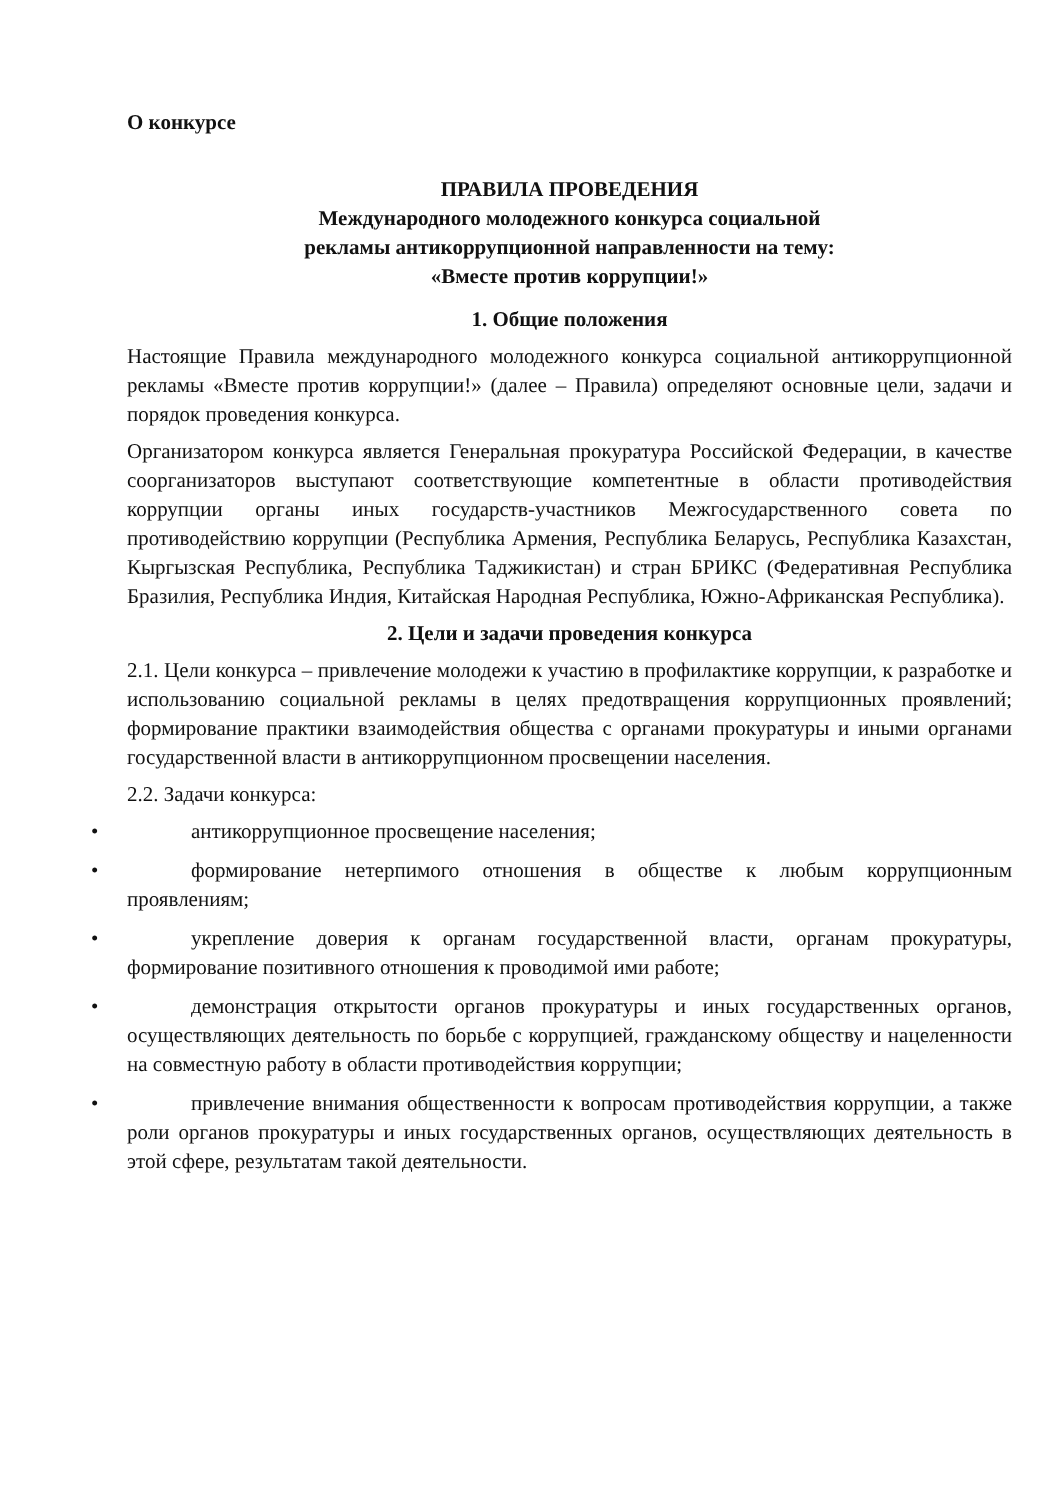О конкурсе
ПРАВИЛА ПРОВЕДЕНИЯ
Международного молодежного конкурса социальной
рекламы антикоррупционной направленности на тему:
«Вместе против коррупции!»
1. Общие положения
Настоящие Правила международного молодежного конкурса социальной антикоррупционной рекламы «Вместе против коррупции!» (далее – Правила) определяют основные цели, задачи и порядок проведения конкурса.
Организатором конкурса является Генеральная прокуратура Российской Федерации, в качестве соорганизаторов выступают соответствующие компетентные в области противодействия коррупции органы иных государств-участников Межгосударственного совета по противодействию коррупции (Республика Армения, Республика Беларусь, Республика Казахстан, Кыргызская Республика, Республика Таджикистан) и стран БРИКС (Федеративная Республика Бразилия, Республика Индия, Китайская Народная Республика, Южно-Африканская Республика).
2. Цели и задачи проведения конкурса
2.1. Цели конкурса – привлечение молодежи к участию в профилактике коррупции, к разработке и использованию социальной рекламы в целях предотвращения коррупционных проявлений; формирование практики взаимодействия общества с органами прокуратуры и иными органами государственной власти в антикоррупционном просвещении населения.
2.2. Задачи конкурса:
• антикоррупционное просвещение населения;
• формирование нетерпимого отношения в обществе к любым коррупционным проявлениям;
• укрепление доверия к органам государственной власти, органам прокуратуры, формирование позитивного отношения к проводимой ими работе;
• демонстрация открытости органов прокуратуры и иных государственных органов, осуществляющих деятельность по борьбе с коррупцией, гражданскому обществу и нацеленности на совместную работу в области противодействия коррупции;
• привлечение внимания общественности к вопросам противодействия коррупции, а также роли органов прокуратуры и иных государственных органов, осуществляющих деятельность в этой сфере, результатам такой деятельности.